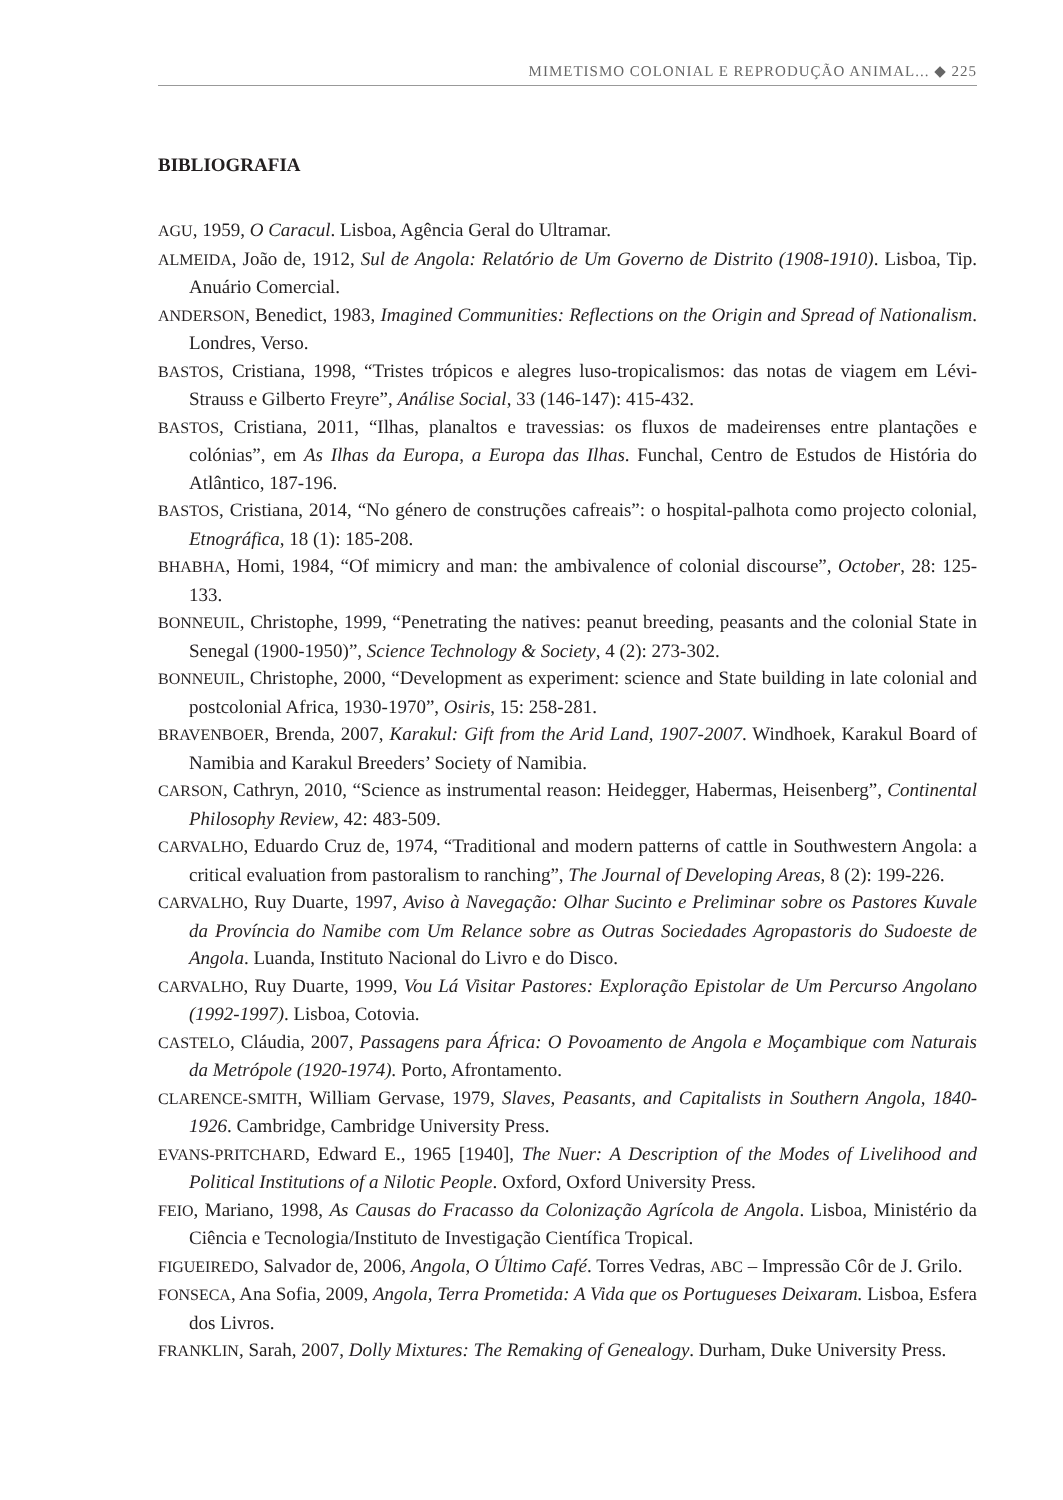MIMETISMO COLONIAL E REPRODUÇÃO ANIMAL... ◆ 225
BIBLIOGRAFIA
AGU, 1959, O Caracul. Lisboa, Agência Geral do Ultramar.
ALMEIDA, João de, 1912, Sul de Angola: Relatório de Um Governo de Distrito (1908-1910). Lisboa, Tip. Anuário Comercial.
ANDERSON, Benedict, 1983, Imagined Communities: Reflections on the Origin and Spread of Nationalism. Londres, Verso.
BASTOS, Cristiana, 1998, “Tristes trópicos e alegres luso-tropicalismos: das notas de viagem em Lévi-Strauss e Gilberto Freyre”, Análise Social, 33 (146-147): 415-432.
BASTOS, Cristiana, 2011, “Ilhas, planaltos e travessias: os fluxos de madeirenses entre plantações e colónias”, em As Ilhas da Europa, a Europa das Ilhas. Funchal, Centro de Estudos de História do Atlântico, 187-196.
BASTOS, Cristiana, 2014, “No género de construções cafreais”: o hospital-palhota como projecto colonial, Etnográfica, 18 (1): 185-208.
BHABHA, Homi, 1984, “Of mimicry and man: the ambivalence of colonial discourse”, October, 28: 125-133.
BONNEUIL, Christophe, 1999, “Penetrating the natives: peanut breeding, peasants and the colonial State in Senegal (1900-1950)”, Science Technology & Society, 4 (2): 273-302.
BONNEUIL, Christophe, 2000, “Development as experiment: science and State building in late colonial and postcolonial Africa, 1930-1970”, Osiris, 15: 258-281.
BRAVENBOER, Brenda, 2007, Karakul: Gift from the Arid Land, 1907-2007. Windhoek, Karakul Board of Namibia and Karakul Breeders’ Society of Namibia.
CARSON, Cathryn, 2010, “Science as instrumental reason: Heidegger, Habermas, Heisenberg”, Continental Philosophy Review, 42: 483-509.
CARVALHO, Eduardo Cruz de, 1974, “Traditional and modern patterns of cattle in Southwestern Angola: a critical evaluation from pastoralism to ranching”, The Journal of Developing Areas, 8 (2): 199-226.
CARVALHO, Ruy Duarte, 1997, Aviso à Navegação: Olhar Sucinto e Preliminar sobre os Pastores Kuvale da Província do Namibe com Um Relance sobre as Outras Sociedades Agropastoris do Sudoeste de Angola. Luanda, Instituto Nacional do Livro e do Disco.
CARVALHO, Ruy Duarte, 1999, Vou Lá Visitar Pastores: Exploração Epistolar de Um Percurso Angolano (1992-1997). Lisboa, Cotovia.
CASTELO, Cláudia, 2007, Passagens para África: O Povoamento de Angola e Moçambique com Naturais da Metrópole (1920-1974). Porto, Afrontamento.
CLARENCE-SMITH, William Gervase, 1979, Slaves, Peasants, and Capitalists in Southern Angola, 1840-1926. Cambridge, Cambridge University Press.
EVANS-PRITCHARD, Edward E., 1965 [1940], The Nuer: A Description of the Modes of Livelihood and Political Institutions of a Nilotic People. Oxford, Oxford University Press.
FEIO, Mariano, 1998, As Causas do Fracasso da Colonização Agrícola de Angola. Lisboa, Ministério da Ciência e Tecnologia/Instituto de Investigação Científica Tropical.
FIGUEIREDO, Salvador de, 2006, Angola, O Último Café. Torres Vedras, ABC – Impressão Côr de J. Grilo.
FONSECA, Ana Sofia, 2009, Angola, Terra Prometida: A Vida que os Portugueses Deixaram. Lisboa, Esfera dos Livros.
FRANKLIN, Sarah, 2007, Dolly Mixtures: The Remaking of Genealogy. Durham, Duke University Press.